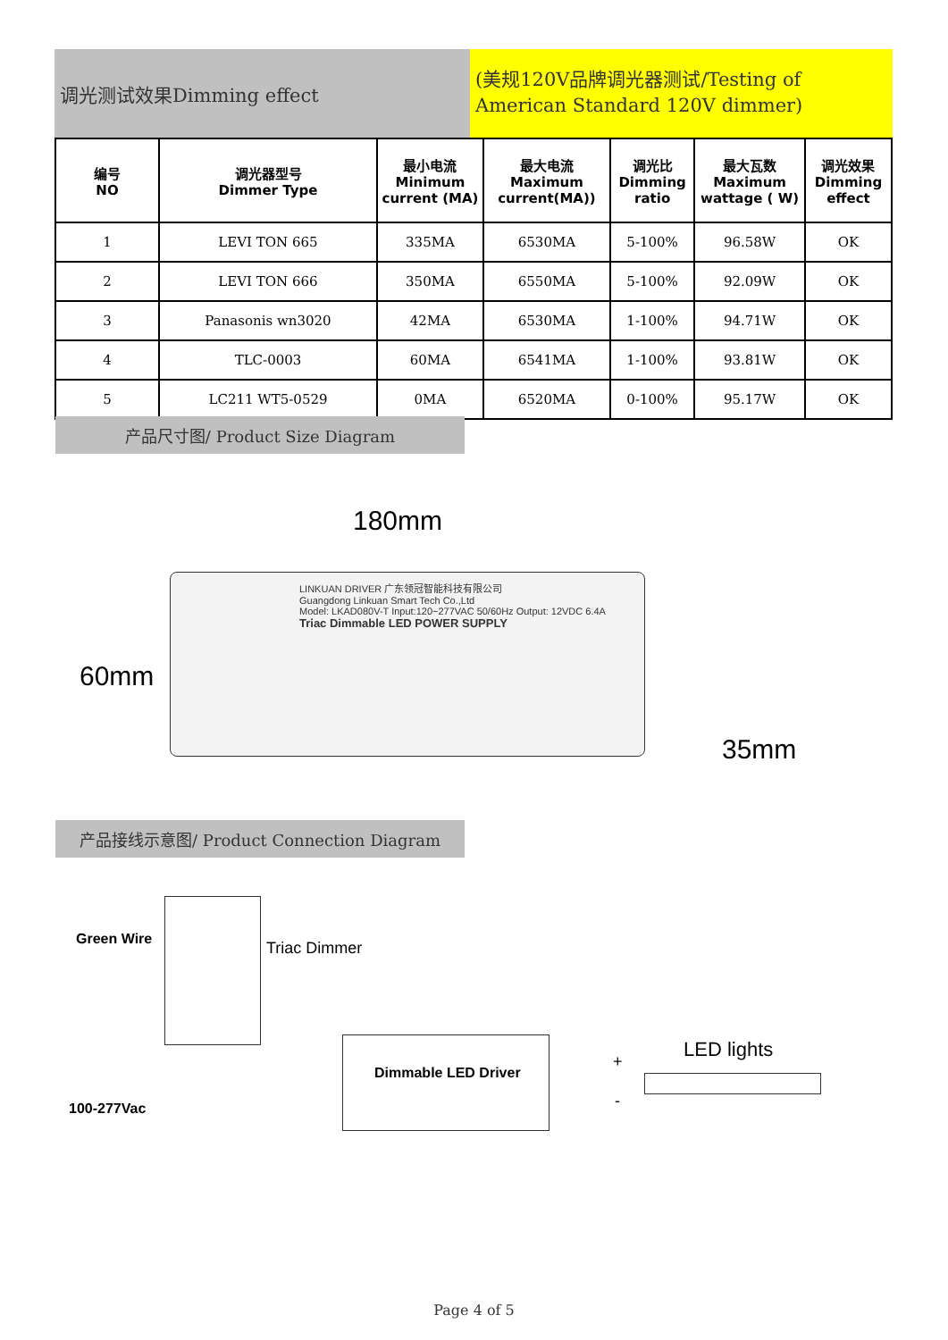调光测试效果Dimming effect
(美规120V品牌调光器测试/Testing of American Standard 120V dimmer)
| 编号 NO | 调光器型号 Dimmer Type | 最小电流 Minimum current (MA) | 最大电流 Maximum current(MA)) | 调光比 Dimming ratio | 最大瓦数 Maximum wattage ( W) | 调光效果 Dimming effect |
| --- | --- | --- | --- | --- | --- | --- |
| 1 | LEVI TON 665 | 335MA | 6530MA | 5-100% | 96.58W | OK |
| 2 | LEVI TON 666 | 350MA | 6550MA | 5-100% | 92.09W | OK |
| 3 | Panasonis wn3020 | 42MA | 6530MA | 1-100% | 94.71W | OK |
| 4 | TLC-0003 | 60MA | 6541MA | 1-100% | 93.81W | OK |
| 5 | LC211 WT5-0529 | 0MA | 6520MA | 0-100% | 95.17W | OK |
产品尺寸图/ Product Size Diagram
180mm
60mm
35mm
LINKUAN DRIVER 广东领冠智能科技有限公司
Guangdong Linkuan Smart Tech Co.,Ltd
Model: LKAD080V-T Input:120~277VAC 50/60Hz Output: 12VDC 6.4A
Triac Dimmable LED POWER SUPPLY
产品接线示意图/ Product Connection Diagram
Green Wire Triac Dimmer
Dimmable LED Driver
LED lights
+
-
100-277Vac
Page 4 of 5